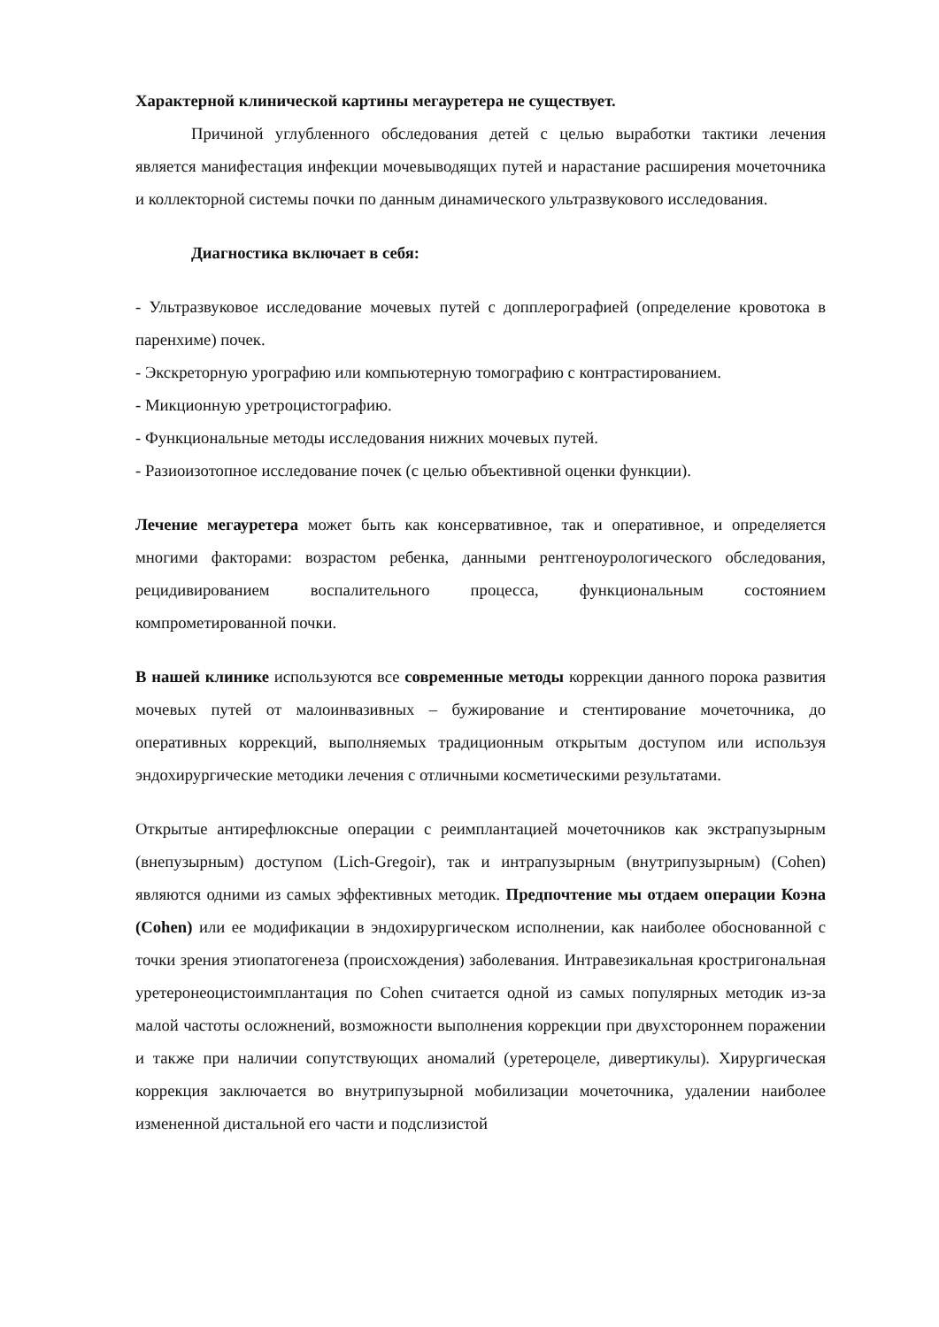Характерной клинической картины мегауретера не существует.
Причиной углубленного обследования детей с целью выработки тактики лечения является манифестация инфекции мочевыводящих путей и нарастание расширения мочеточника и коллекторной системы почки по данным динамического ультразвукового исследования.
Диагностика включает в себя:
- Ультразвуковое исследование мочевых путей с допплерографией (определение кровотока в паренхиме) почек.
- Экскреторную урографию или компьютерную томографию с контрастированием.
- Микционную уретроцистографию.
- Функциональные методы исследования нижних мочевых путей.
- Разиоизотопное исследование почек (с целью объективной оценки функции).
Лечение мегауретера может быть как консервативное, так и оперативное, и определяется многими факторами: возрастом ребенка, данными рентгеноурологического обследования, рецидивированием воспалительного процесса, функциональным состоянием компрометированной почки.
В нашей клинике используются все современные методы коррекции данного порока развития мочевых путей от малоинвазивных – бужирование и стентирование мочеточника, до оперативных коррекций, выполняемых традиционным открытым доступом или используя эндохирургические методики лечения с отличными косметическими результатами.
Открытые антирефлюксные операции с реимплантацией мочеточников как экстрапузырным (внепузырным) доступом (Lich-Gregoir), так и интрапузырным (внутрипузырным) (Cohen) являются одними из самых эффективных методик. Предпочтение мы отдаем операции Коэна (Cohen) или ее модификации в эндохирургическом исполнении, как наиболее обоснованной с точки зрения этиопатогенеза (происхождения) заболевания. Интравезикальная кростригональная уретеронеоцистоимплантация по Cohen считается одной из самых популярных методик из-за малой частоты осложнений, возможности выполнения коррекции при двухстороннем поражении и также при наличии сопутствующих аномалий (уретероцеле, дивертикулы). Хирургическая коррекция заключается во внутрипузырной мобилизации мочеточника, удалении наиболее измененной дистальной его части и подслизистой